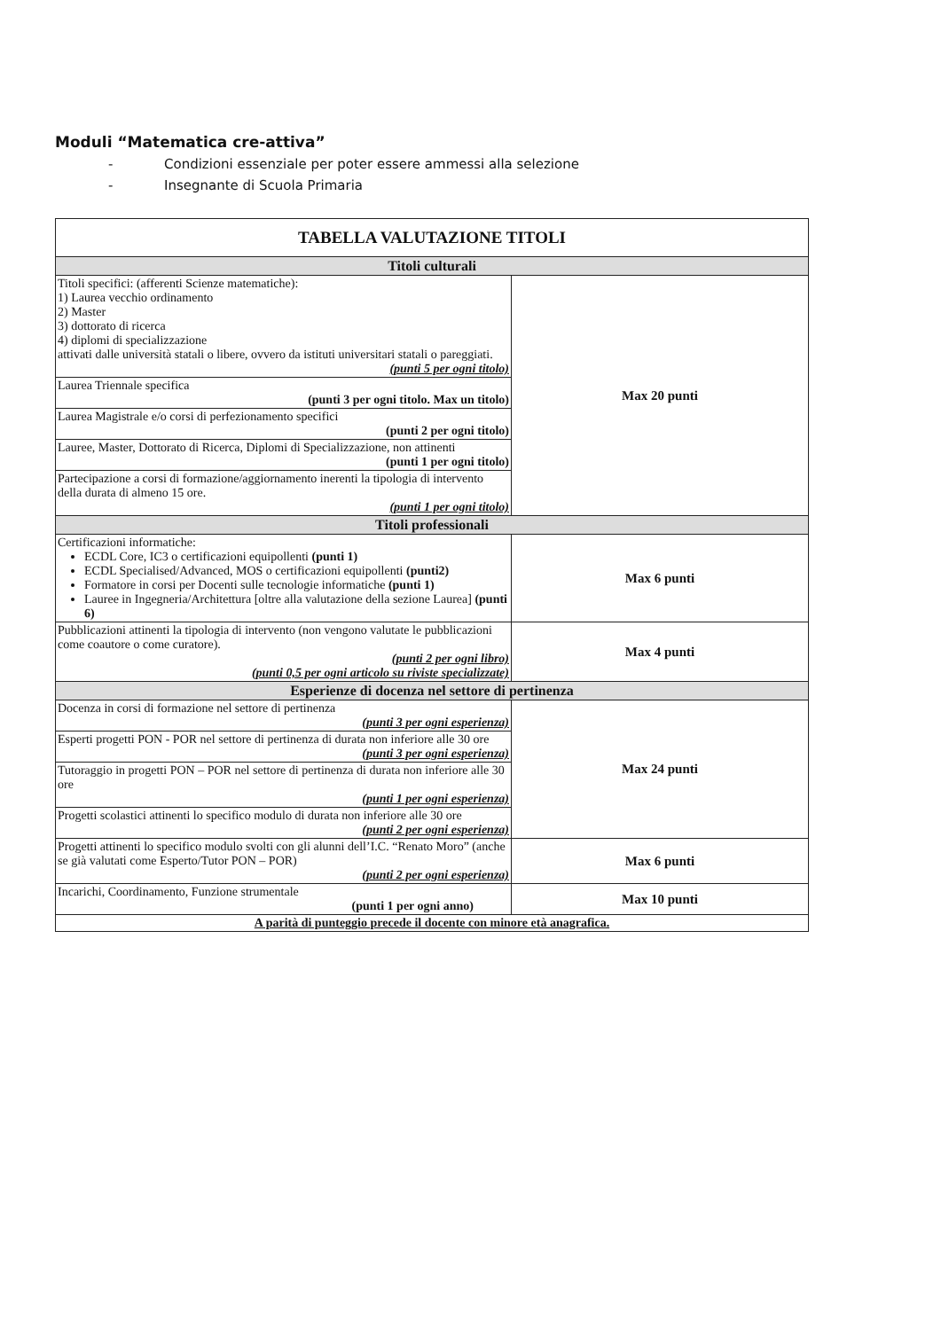Moduli “Matematica cre-attiva”
- Condizioni essenziale per poter essere ammessi alla selezione
- Insegnante di Scuola Primaria
| TABELLA VALUTAZIONE TITOLI | |
| --- | --- |
| Titoli culturali | |
| Titoli specifici: (afferenti Scienze matematiche): 1) Laurea vecchio ordinamento 2) Master 3) dottorato di ricerca 4) diplomi di specializzazione attivati dalle università statali o libere, ovvero da istituti universitari statali o pareggiati. (punti 5 per ogni titolo) | Max 20 punti |
| Laurea Triennale specifica (punti 3 per ogni titolo. Max un titolo) | |
| Laurea Magistrale e/o corsi di perfezionamento specifici (punti 2 per ogni titolo) | |
| Lauree, Master, Dottorato di Ricerca, Diplomi di Specializzazione, non attinenti (punti 1 per ogni titolo) | |
| Partecipazione a corsi di formazione/aggiornamento inerenti la tipologia di intervento della durata di almeno 15 ore. (punti 1 per ogni titolo) | |
| Titoli professionali | |
| Certificazioni informatiche: ECDL Core, IC3 o certificazioni equipollenti (punti 1) ECDL Specialised/Advanced, MOS o certificazioni equipollenti (punti2) Formatore in corsi per Docenti sulle tecnologie informatiche (punti 1) Lauree in Ingegneria/Architettura [oltre alla valutazione della sezione Laurea] (punti 6) | Max 6 punti |
| Pubblicazioni attinenti la tipologia di intervento (non vengono valutate le pubblicazioni come coautore o come curatore). (punti 2 per ogni libro) (punti 0,5 per ogni articolo su riviste specializzate) | Max 4 punti |
| Esperienze di docenza nel settore di pertinenza | |
| Docenza in corsi di formazione nel settore di pertinenza (punti 3 per ogni esperienza) | Max 24 punti |
| Esperti progetti PON - POR nel settore di pertinenza di durata non inferiore alle 30 ore (punti 3 per ogni esperienza) | |
| Tutoraggio in progetti PON – POR nel settore di pertinenza di durata non inferiore alle 30 ore (punti 1 per ogni esperienza) | |
| Progetti scolastici attinenti lo specifico modulo di durata non inferiore alle 30 ore (punti 2 per ogni esperienza) | |
| Progetti attinenti lo specifico modulo svolti con gli alunni dell’I.C. “Renato Moro” (anche se già valutati come Esperto/Tutor PON – POR) (punti 2 per ogni esperienza) | Max 6 punti |
| Incarichi, Coordinamento, Funzione strumentale (punti 1 per ogni anno) | Max 10 punti |
| A parità di punteggio precede il docente con minore età anagrafica. | |